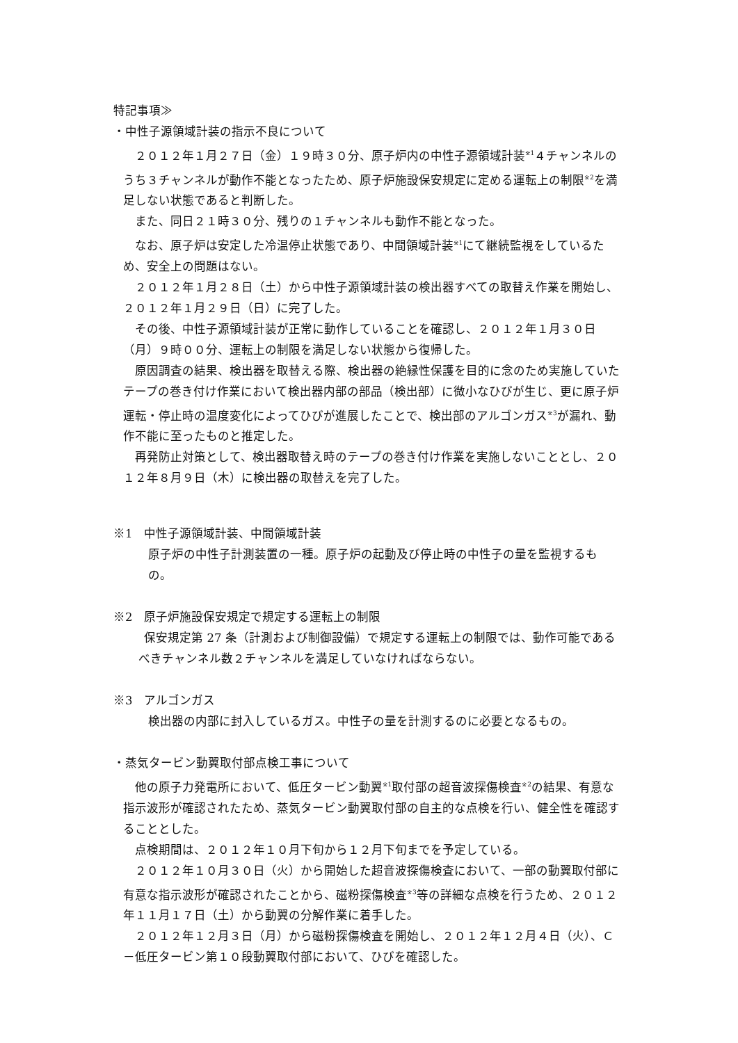特記事項≫
・中性子源領域計装の指示不良について
２０１２年１月２７日（金）１９時３０分、原子炉内の中性子源領域計装<sup>※1</sup>４チャンネルのうち３チャンネルが動作不能となったため、原子炉施設保安規定に定める運転上の制限<sup>※2</sup>を満足しない状態であると判断した。
また、同日２１時３０分、残りの１チャンネルも動作不能となった。
なお、原子炉は安定した冷温停止状態であり、中間領域計装<sup>※1</sup>にて継続監視をしているため、安全上の問題はない。
２０１２年１月２８日（土）から中性子源領域計装の検出器すべての取替え作業を開始し、２０１２年１月２９日（日）に完了した。
その後、中性子源領域計装が正常に動作していることを確認し、２０１２年１月３０日（月）９時００分、運転上の制限を満足しない状態から復帰した。
原因調査の結果、検出器を取替える際、検出器の絶縁性保護を目的に念のため実施していたテープの巻き付け作業において検出器内部の部品（検出部）に微小なひびが生じ、更に原子炉運転・停止時の温度変化によってひびが進展したことで、検出部のアルゴンガス<sup>※3</sup>が漏れ、動作不能に至ったものと推定した。
再発防止対策として、検出器取替え時のテープの巻き付け作業を実施しないこととし、２０１２年８月９日（木）に検出器の取替えを完了した。
※1　中性子源領域計装、中間領域計装
原子炉の中性子計測装置の一種。原子炉の起動及び停止時の中性子の量を監視するもの。
※2　原子炉施設保安規定で規定する運転上の制限
保安規定第 27 条（計測および制御設備）で規定する運転上の制限では、動作可能であるべきチャンネル数２チャンネルを満足していなければならない。
※3　アルゴンガス
検出器の内部に封入しているガス。中性子の量を計測するのに必要となるもの。
・蒸気タービン動翼取付部点検工事について
他の原子力発電所において、低圧タービン動翼<sup>※1</sup>取付部の超音波探傷検査<sup>※2</sup>の結果、有意な指示波形が確認されたため、蒸気タービン動翼取付部の自主的な点検を行い、健全性を確認することとした。
点検期間は、２０１２年１０月下旬から１２月下旬までを予定している。
２０１２年１０月３０日（火）から開始した超音波探傷検査において、一部の動翼取付部に有意な指示波形が確認されたことから、磁粉探傷検査<sup>※3</sup>等の詳細な点検を行うため、２０１２年１１月１７日（土）から動翼の分解作業に着手した。
２０１２年１２月３日（月）から磁粉探傷検査を開始し、２０１２年１２月４日（火）、Ｃ－低圧タービン第１０段動翼取付部において、ひびを確認した。